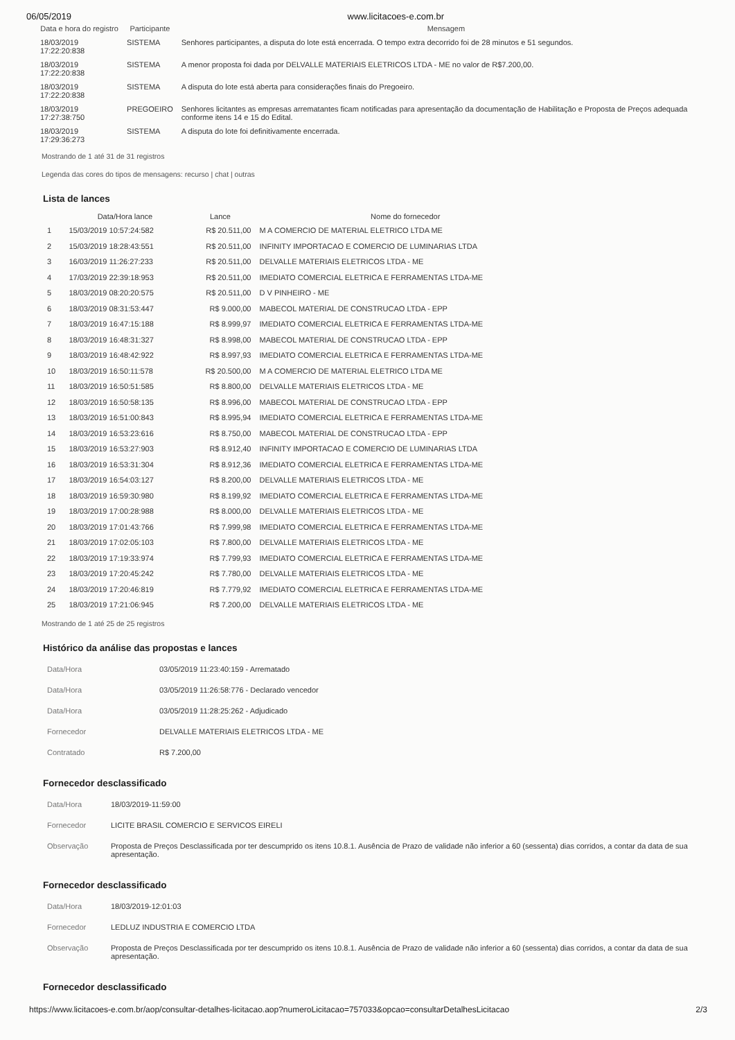06/05/2019 www.licitacoes-e.com.br
| Data e hora do registro | Participante | Mensagem |
| --- | --- | --- |
| 18/03/2019 17:22:20:838 | SISTEMA | Senhores participantes, a disputa do lote está encerrada. O tempo extra decorrido foi de 28 minutos e 51 segundos. |
| 18/03/2019 17:22:20:838 | SISTEMA | A menor proposta foi dada por DELVALLE MATERIAIS ELETRICOS LTDA - ME no valor de R$7.200,00. |
| 18/03/2019 17:22:20:838 | SISTEMA | A disputa do lote está aberta para considerações finais do Pregoeiro. |
| 18/03/2019 17:27:38:750 | PREGOEIRO | Senhores licitantes as empresas arrematantes ficam notificadas para apresentação da documentação de Habilitação e Proposta de Preços adequada conforme itens 14 e 15 do Edital. |
| 18/03/2019 17:29:36:273 | SISTEMA | A disputa do lote foi definitivamente encerrada. |
Mostrando de 1 até 31 de 31 registros
Legenda das cores do tipos de mensagens: recurso | chat | outras
Lista de lances
| | Data/Hora lance | Lance | Nome do fornecedor |
| --- | --- | --- | --- |
| 1 | 15/03/2019 10:57:24:582 | R$ 20.511,00 | M A COMERCIO DE MATERIAL ELETRICO LTDA ME |
| 2 | 15/03/2019 18:28:43:551 | R$ 20.511,00 | INFINITY IMPORTACAO E COMERCIO DE LUMINARIAS LTDA |
| 3 | 16/03/2019 11:26:27:233 | R$ 20.511,00 | DELVALLE MATERIAIS ELETRICOS LTDA - ME |
| 4 | 17/03/2019 22:39:18:953 | R$ 20.511,00 | IMEDIATO COMERCIAL ELETRICA E FERRAMENTAS LTDA-ME |
| 5 | 18/03/2019 08:20:20:575 | R$ 20.511,00 | D V PINHEIRO - ME |
| 6 | 18/03/2019 08:31:53:447 | R$ 9.000,00 | MABECOL MATERIAL DE CONSTRUCAO LTDA - EPP |
| 7 | 18/03/2019 16:47:15:188 | R$ 8.999,97 | IMEDIATO COMERCIAL ELETRICA E FERRAMENTAS LTDA-ME |
| 8 | 18/03/2019 16:48:31:327 | R$ 8.998,00 | MABECOL MATERIAL DE CONSTRUCAO LTDA - EPP |
| 9 | 18/03/2019 16:48:42:922 | R$ 8.997,93 | IMEDIATO COMERCIAL ELETRICA E FERRAMENTAS LTDA-ME |
| 10 | 18/03/2019 16:50:11:578 | R$ 20.500,00 | M A COMERCIO DE MATERIAL ELETRICO LTDA ME |
| 11 | 18/03/2019 16:50:51:585 | R$ 8.800,00 | DELVALLE MATERIAIS ELETRICOS LTDA - ME |
| 12 | 18/03/2019 16:50:58:135 | R$ 8.996,00 | MABECOL MATERIAL DE CONSTRUCAO LTDA - EPP |
| 13 | 18/03/2019 16:51:00:843 | R$ 8.995,94 | IMEDIATO COMERCIAL ELETRICA E FERRAMENTAS LTDA-ME |
| 14 | 18/03/2019 16:53:23:616 | R$ 8.750,00 | MABECOL MATERIAL DE CONSTRUCAO LTDA - EPP |
| 15 | 18/03/2019 16:53:27:903 | R$ 8.912,40 | INFINITY IMPORTACAO E COMERCIO DE LUMINARIAS LTDA |
| 16 | 18/03/2019 16:53:31:304 | R$ 8.912,36 | IMEDIATO COMERCIAL ELETRICA E FERRAMENTAS LTDA-ME |
| 17 | 18/03/2019 16:54:03:127 | R$ 8.200,00 | DELVALLE MATERIAIS ELETRICOS LTDA - ME |
| 18 | 18/03/2019 16:59:30:980 | R$ 8.199,92 | IMEDIATO COMERCIAL ELETRICA E FERRAMENTAS LTDA-ME |
| 19 | 18/03/2019 17:00:28:988 | R$ 8.000,00 | DELVALLE MATERIAIS ELETRICOS LTDA - ME |
| 20 | 18/03/2019 17:01:43:766 | R$ 7.999,98 | IMEDIATO COMERCIAL ELETRICA E FERRAMENTAS LTDA-ME |
| 21 | 18/03/2019 17:02:05:103 | R$ 7.800,00 | DELVALLE MATERIAIS ELETRICOS LTDA - ME |
| 22 | 18/03/2019 17:19:33:974 | R$ 7.799,93 | IMEDIATO COMERCIAL ELETRICA E FERRAMENTAS LTDA-ME |
| 23 | 18/03/2019 17:20:45:242 | R$ 7.780,00 | DELVALLE MATERIAIS ELETRICOS LTDA - ME |
| 24 | 18/03/2019 17:20:46:819 | R$ 7.779,92 | IMEDIATO COMERCIAL ELETRICA E FERRAMENTAS LTDA-ME |
| 25 | 18/03/2019 17:21:06:945 | R$ 7.200,00 | DELVALLE MATERIAIS ELETRICOS LTDA - ME |
Mostrando de 1 até 25 de 25 registros
Histórico da análise das propostas e lances
| Data/Hora | 03/05/2019 11:23:40:159 - Arrematado |
| Data/Hora | 03/05/2019 11:26:58:776 - Declarado vencedor |
| Data/Hora | 03/05/2019 11:28:25:262 - Adjudicado |
| Fornecedor | DELVALLE MATERIAIS ELETRICOS LTDA - ME |
| Contratado | R$ 7.200,00 |
Fornecedor desclassificado
| Data/Hora | 18/03/2019-11:59:00 |
| Fornecedor | LICITE BRASIL COMERCIO E SERVICOS EIRELI |
| Observação | Proposta de Preços Desclassificada por ter descumprido os itens 10.8.1. Ausência de Prazo de validade não inferior a 60 (sessenta) dias corridos, a contar da data de sua apresentação. |
Fornecedor desclassificado
| Data/Hora | 18/03/2019-12:01:03 |
| Fornecedor | LEDLUZ INDUSTRIA E COMERCIO LTDA |
| Observação | Proposta de Preços Desclassificada por ter descumprido os itens 10.8.1. Ausência de Prazo de validade não inferior a 60 (sessenta) dias corridos, a contar da data de sua apresentação. |
Fornecedor desclassificado
https://www.licitacoes-e.com.br/aop/consultar-detalhes-licitacao.aop?numeroLicitacao=757033&opcao=consultarDetalhesLicitacao 2/3